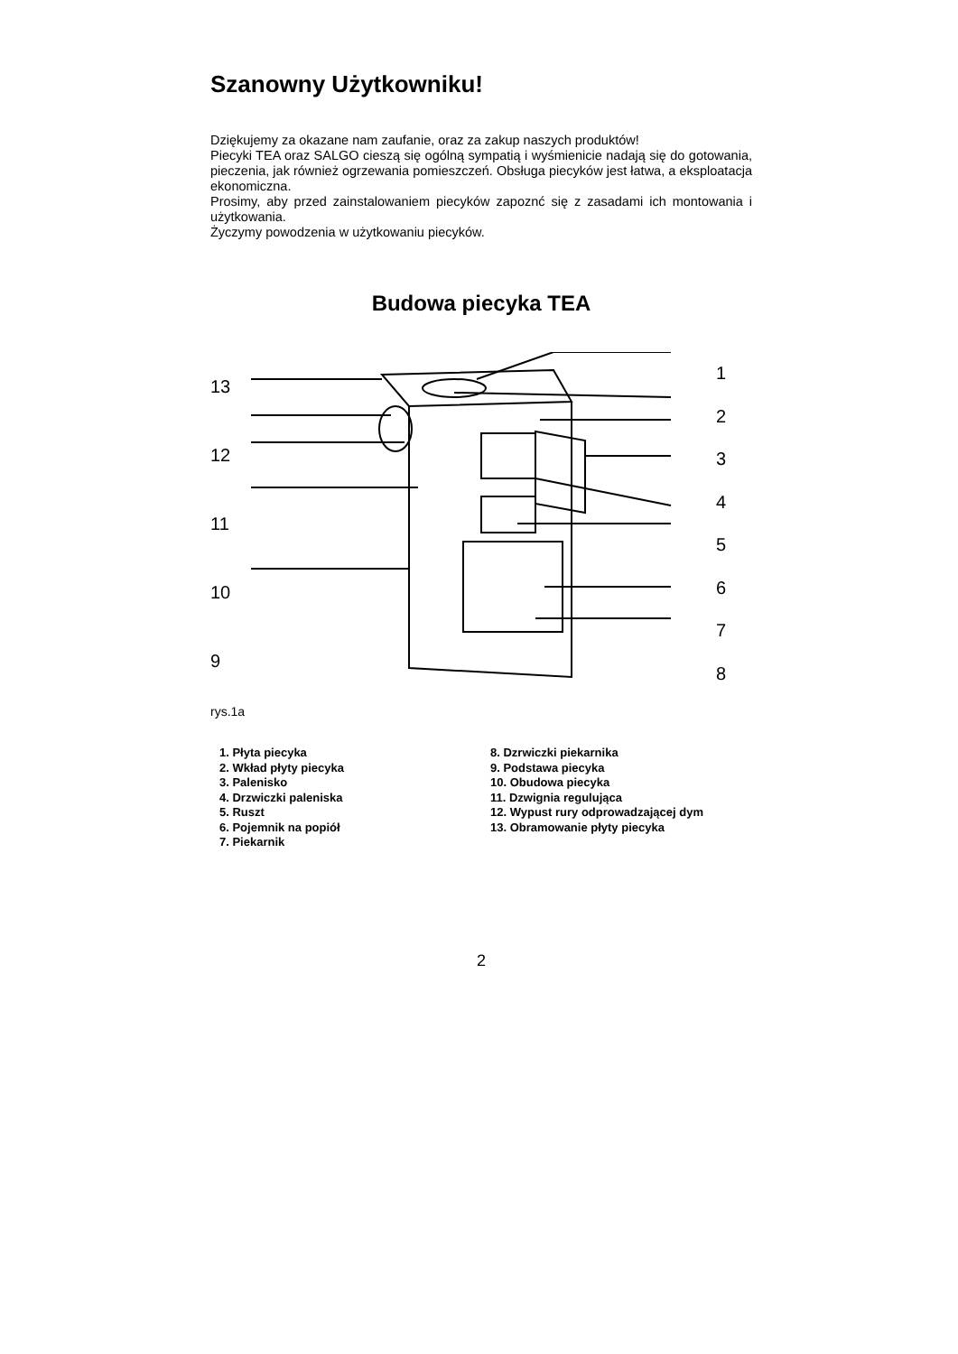Szanowny Użytkowniku!
Dziękujemy za okazane nam zaufanie, oraz za zakup naszych produktów!
Piecyki TEA oraz SALGO cieszą się ogólną sympatią i wyśmienicie nadają się do gotowania, pieczenia, jak również ogrzewania pomieszczeń. Obsługa piecyków jest łatwa, a eksploatacja ekonomiczna.
Prosimy, aby przed zainstalowaniem piecyków zapoznć się z zasadami ich montowania i użytkowania.
Życzymy powodzenia w użytkowaniu piecyków.
Budowa piecyka TEA
13
12
11
10
9
12345678
rys.1a
1. Płyta piecyka
2. Wkład płyty piecyka
3. Palenisko
4. Drzwiczki paleniska
5. Ruszt
6. Pojemnik na popiół
7. Piekarnik
8. Dzrwiczki piekarnika
9. Podstawa piecyka
10. Obudowa piecyka
11. Dzwignia regulująca
12. Wypust rury odprowadzającej dym
13. Obramowanie płyty piecyka
2